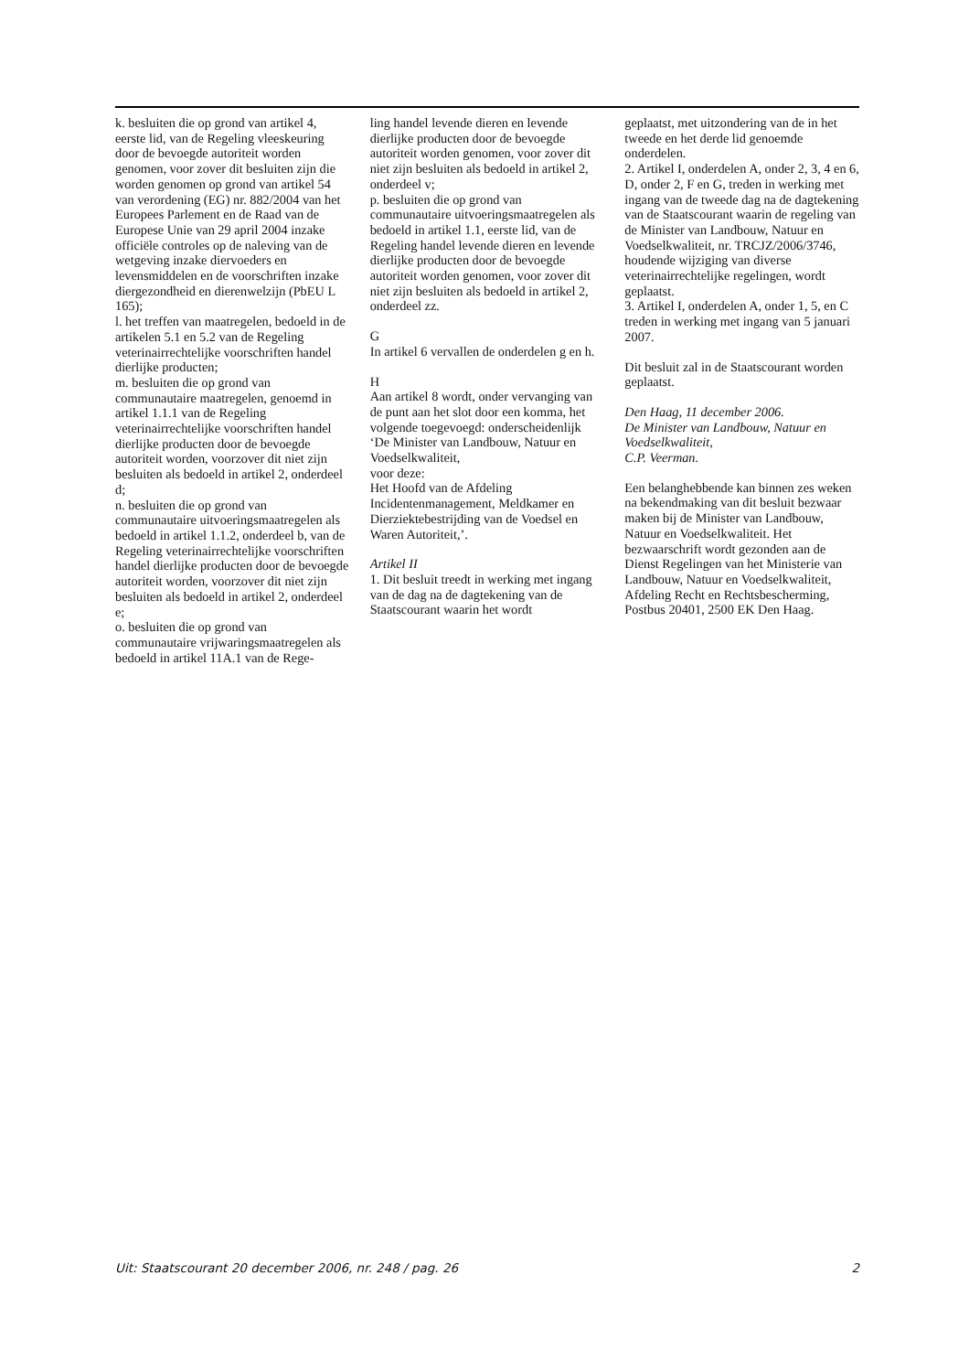k. besluiten die op grond van artikel 4, eerste lid, van de Regeling vleeskeuring door de bevoegde autoriteit worden genomen, voor zover dit besluiten zijn die worden genomen op grond van artikel 54 van verordening (EG) nr. 882/2004 van het Europees Parlement en de Raad van de Europese Unie van 29 april 2004 inzake officiële controles op de naleving van de wetgeving inzake diervoeders en levensmiddelen en de voorschriften inzake diergezondheid en dierenwelzijn (PbEU L 165);
l. het treffen van maatregelen, bedoeld in de artikelen 5.1 en 5.2 van de Regeling veterinairrechtelijke voorschriften handel dierlijke producten;
m. besluiten die op grond van communautaire maatregelen, genoemd in artikel 1.1.1 van de Regeling veterinairrechtelijke voorschriften handel dierlijke producten door de bevoegde autoriteit worden, voorzover dit niet zijn besluiten als bedoeld in artikel 2, onderdeel d;
n. besluiten die op grond van communautaire uitvoeringsmaatregelen als bedoeld in artikel 1.1.2, onderdeel b, van de Regeling veterinairrechtelijke voorschriften handel dierlijke producten door de bevoegde autoriteit worden, voorzover dit niet zijn besluiten als bedoeld in artikel 2, onderdeel e;
o. besluiten die op grond van communautaire vrijwaringsmaatregelen als bedoeld in artikel 11A.1 van de Rege-
ling handel levende dieren en levende dierlijke producten door de bevoegde autoriteit worden genomen, voor zover dit niet zijn besluiten als bedoeld in artikel 2, onderdeel v;
p. besluiten die op grond van communautaire uitvoeringsmaatregelen als bedoeld in artikel 1.1, eerste lid, van de Regeling handel levende dieren en levende dierlijke producten door de bevoegde autoriteit worden genomen, voor zover dit niet zijn besluiten als bedoeld in artikel 2, onderdeel zz.
G
In artikel 6 vervallen de onderdelen g en h.
H
Aan artikel 8 wordt, onder vervanging van de punt aan het slot door een komma, het volgende toegevoegd: onderscheidenlijk
‘De Minister van Landbouw, Natuur en Voedselkwaliteit,
voor deze:
Het Hoofd van de Afdeling Incidentenmanagement, Meldkamer en Dierziektebestrijding van de Voedsel en Waren Autoriteit,’.
Artikel II
1. Dit besluit treedt in werking met ingang van de dag na de dagtekening van de Staatscourant waarin het wordt
geplaatst, met uitzondering van de in het tweede en het derde lid genoemde onderdelen.
2. Artikel I, onderdelen A, onder 2, 3, 4 en 6, D, onder 2, F en G, treden in werking met ingang van de tweede dag na de dagtekening van de Staatscourant waarin de regeling van de Minister van Landbouw, Natuur en Voedselkwaliteit, nr. TRCJZ/2006/3746, houdende wijziging van diverse veterinairrechtelijke regelingen, wordt geplaatst.
3. Artikel I, onderdelen A, onder 1, 5, en C treden in werking met ingang van 5 januari 2007.
Dit besluit zal in de Staatscourant worden geplaatst.
Den Haag, 11 december 2006.
De Minister van Landbouw, Natuur en Voedselkwaliteit,
C.P. Veerman.
Een belanghebbende kan binnen zes weken na bekendmaking van dit besluit bezwaar maken bij de Minister van Landbouw, Natuur en Voedselkwaliteit. Het bezwaarschrift wordt gezonden aan de Dienst Regelingen van het Ministerie van Landbouw, Natuur en Voedselkwaliteit, Afdeling Recht en Rechtsbescherming, Postbus 20401, 2500 EK Den Haag.
Uit: Staatscourant 20 december 2006, nr. 248 / pag. 26 2